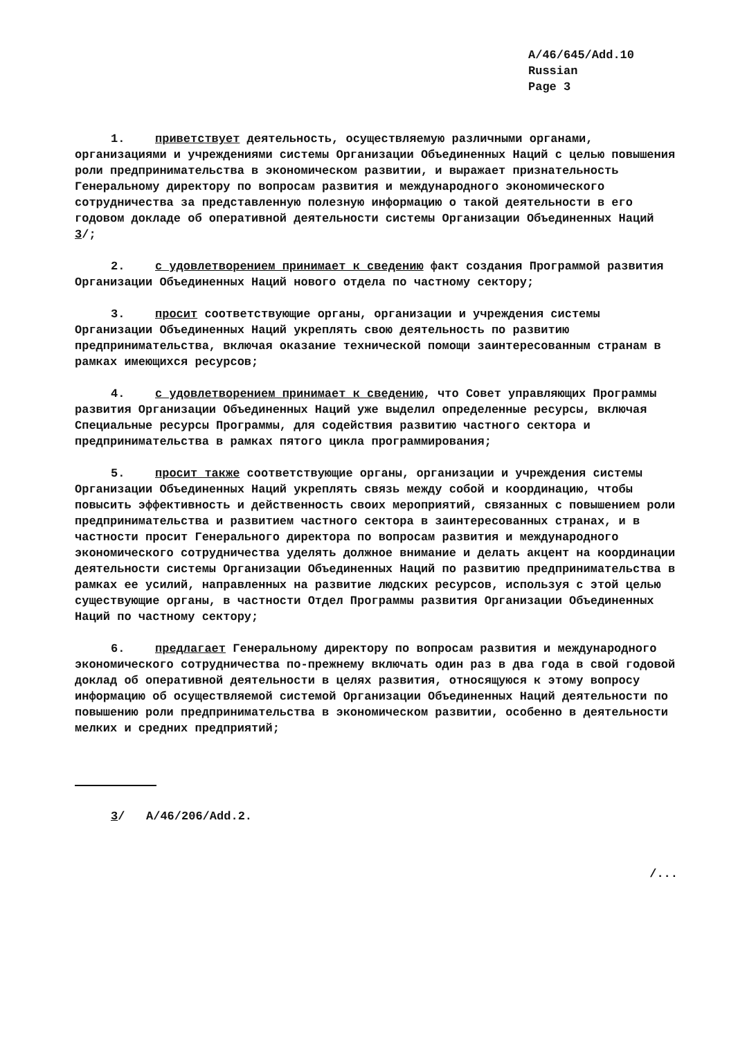A/46/645/Add.10
Russian
Page 3
1. приветствует деятельность, осуществляемую различными органами, организациями и учреждениями системы Организации Объединенных Наций с целью повышения роли предпринимательства в экономическом развитии, и выражает признательность Генеральному директору по вопросам развития и международного экономического сотрудничества за представленную полезную информацию о такой деятельности в его годовом докладе об оперативной деятельности системы Организации Объединенных Наций 3/;
2. с удовлетворением принимает к сведению факт создания Программой развития Организации Объединенных Наций нового отдела по частному сектору;
3. просит соответствующие органы, организации и учреждения системы Организации Объединенных Наций укреплять свою деятельность по развитию предпринимательства, включая оказание технической помощи заинтересованным странам в рамках имеющихся ресурсов;
4. с удовлетворением принимает к сведению, что Совет управляющих Программы развития Организации Объединенных Наций уже выделил определенные ресурсы, включая Специальные ресурсы Программы, для содействия развитию частного сектора и предпринимательства в рамках пятого цикла программирования;
5. просит также соответствующие органы, организации и учреждения системы Организации Объединенных Наций укреплять связь между собой и координацию, чтобы повысить эффективность и действенность своих мероприятий, связанных с повышением роли предпринимательства и развитием частного сектора в заинтересованных странах, и в частности просит Генерального директора по вопросам развития и международного экономического сотрудничества уделять должное внимание и делать акцент на координации деятельности системы Организации Объединенных Наций по развитию предпринимательства в рамках ее усилий, направленных на развитие людских ресурсов, используя с этой целью существующие органы, в частности Отдел Программы развития Организации Объединенных Наций по частному сектору;
6. предлагает Генеральному директору по вопросам развития и международного экономического сотрудничества по-прежнему включать один раз в два года в свой годовой доклад об оперативной деятельности в целях развития, относящуюся к этому вопросу информацию об осуществляемой системой Организации Объединенных Наций деятельности по повышению роли предпринимательства в экономическом развитии, особенно в деятельности мелких и средних предприятий;
3/ A/46/206/Add.2.
/...